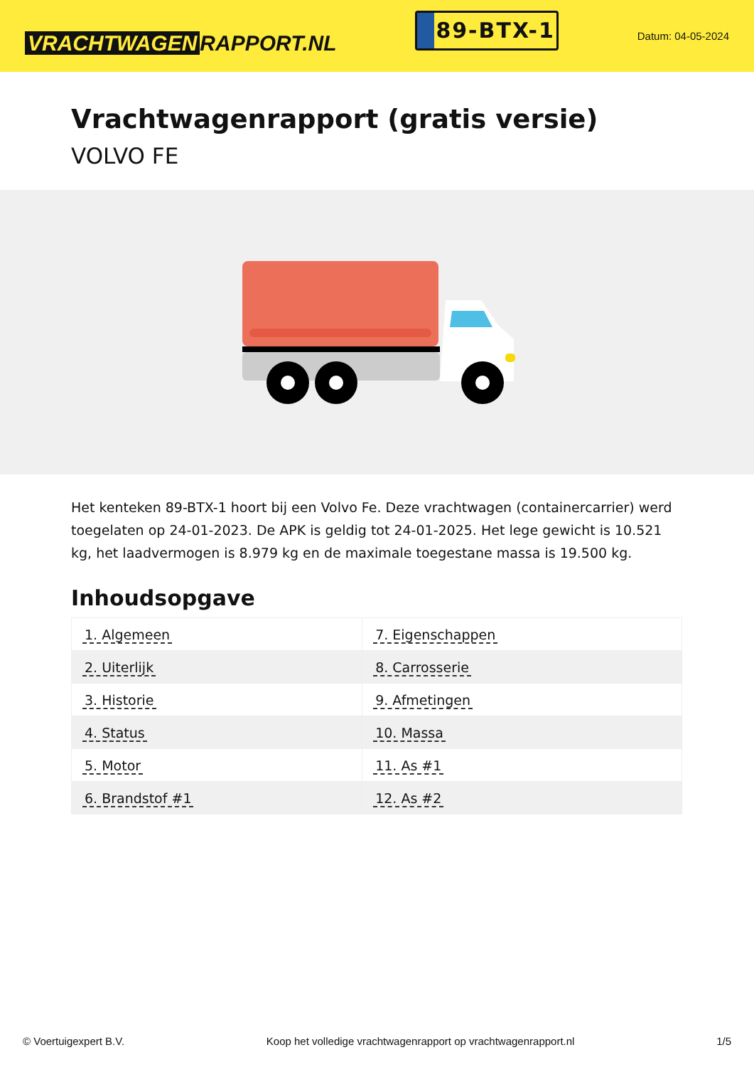VRACHTWAGEN RAPPORT.NL
89-BTX-1
Datum: 04-05-2024
Vrachtwagenrapport (gratis versie)
VOLVO FE
Het kenteken 89-BTX-1 hoort bij een Volvo Fe. Deze vrachtwagen (containercarrier) werd toegelaten op 24-01-2023. De APK is geldig tot 24-01-2025. Het lege gewicht is 10.521 kg, het laadvermogen is 8.979 kg en de maximale toegestane massa is 19.500 kg.
Inhoudsopgave
| 1. Algemeen | 7. Eigenschappen |
| 2. Uiterlijk | 8. Carrosserie |
| 3. Historie | 9. Afmetingen |
| 4. Status | 10. Massa |
| 5. Motor | 11. As #1 |
| 6. Brandstof #1 | 12. As #2 |
© Voertuigexpert B.V. Koop het volledige vrachtwagenrapport op vrachtwagenrapport.nl 1/5